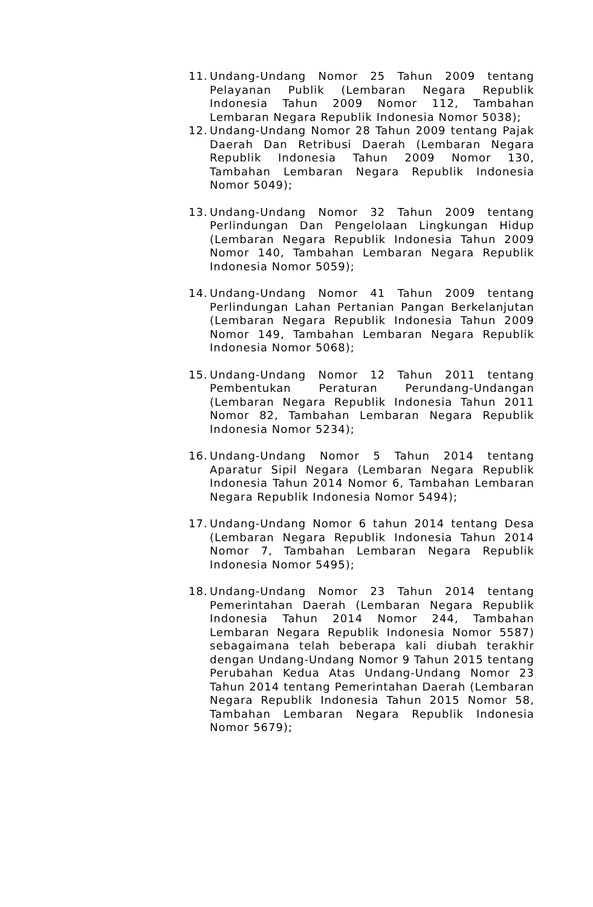11.
Undang-Undang Nomor 25 Tahun 2009 tentang Pelayanan Publik (Lembaran Negara Republik Indonesia Tahun 2009 Nomor 112, Tambahan Lembaran Negara Republik Indonesia Nomor 5038);
12.
Undang-Undang Nomor 28 Tahun 2009 tentang Pajak Daerah Dan Retribusi Daerah (Lembaran Negara Republik Indonesia Tahun 2009 Nomor 130, Tambahan Lembaran Negara Republik Indonesia Nomor 5049);
13.
Undang-Undang Nomor 32 Tahun 2009 tentang Perlindungan Dan Pengelolaan Lingkungan Hidup (Lembaran Negara Republik Indonesia Tahun 2009 Nomor 140, Tambahan Lembaran Negara Republik Indonesia Nomor 5059);
14.
Undang-Undang Nomor 41 Tahun 2009 tentang Perlindungan Lahan Pertanian Pangan Berkelanjutan (Lembaran Negara Republik Indonesia Tahun 2009 Nomor 149, Tambahan Lembaran Negara Republik Indonesia Nomor 5068);
15.
Undang-Undang Nomor 12 Tahun 2011 tentang Pembentukan Peraturan Perundang-Undangan (Lembaran Negara Republik Indonesia Tahun 2011 Nomor 82, Tambahan Lembaran Negara Republik Indonesia Nomor 5234);
16.
Undang-Undang Nomor 5 Tahun 2014 tentang Aparatur Sipil Negara (Lembaran Negara Republik Indonesia Tahun 2014 Nomor 6, Tambahan Lembaran Negara Republik Indonesia Nomor 5494);
17.
Undang-Undang Nomor 6 tahun 2014 tentang Desa (Lembaran Negara Republik Indonesia Tahun 2014 Nomor 7, Tambahan Lembaran Negara Republik Indonesia Nomor 5495);
18.
Undang-Undang Nomor 23 Tahun 2014 tentang Pemerintahan Daerah (Lembaran Negara Republik Indonesia Tahun 2014 Nomor 244, Tambahan Lembaran Negara Republik Indonesia Nomor 5587) sebagaimana telah beberapa kali diubah terakhir dengan Undang-Undang Nomor 9 Tahun 2015 tentang Perubahan Kedua Atas Undang-Undang Nomor 23 Tahun 2014 tentang Pemerintahan Daerah (Lembaran Negara Republik Indonesia Tahun 2015 Nomor 58, Tambahan Lembaran Negara Republik Indonesia Nomor 5679);